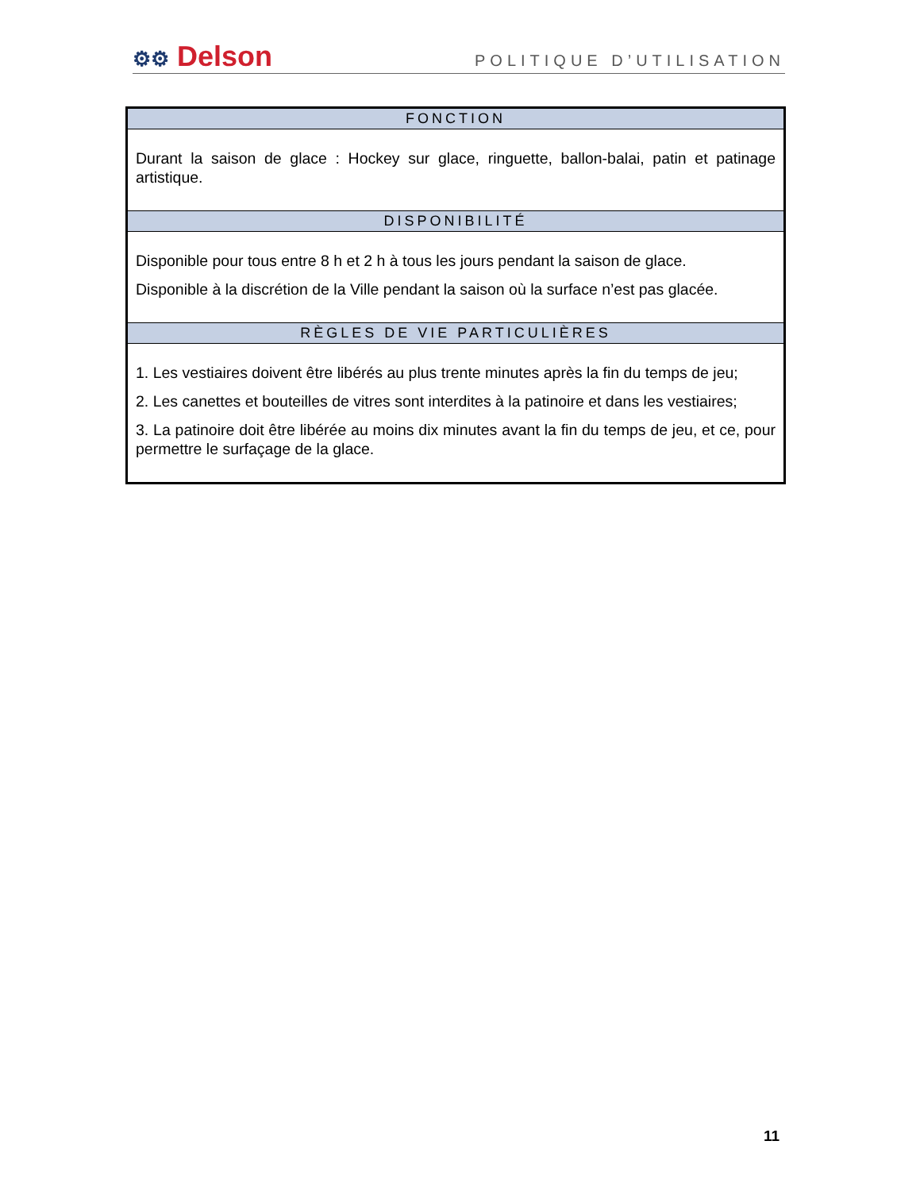⚙⚙ Delson
POLITIQUE D’UTILISATION
| FONCTION |
| --- |
| Durant la saison de glace : Hockey sur glace, ringuette, ballon-balai, patin et patinage artistique. |
| DISPONIBILITÉ |
| Disponible pour tous entre 8 h et 2 h à tous les jours pendant la saison de glace. Disponible à la discrétion de la Ville pendant la saison où la surface n’est pas glacée. |
| RÈGLES DE VIE PARTICULIÈRES |
| 1. Les vestiaires doivent être libérés au plus trente minutes après la fin du temps de jeu; 2. Les canettes et bouteilles de vitres sont interdites à la patinoire et dans les vestiaires; 3. La patinoire doit être libérée au moins dix minutes avant la fin du temps de jeu, et ce, pour permettre le surfaçage de la glace. |
11